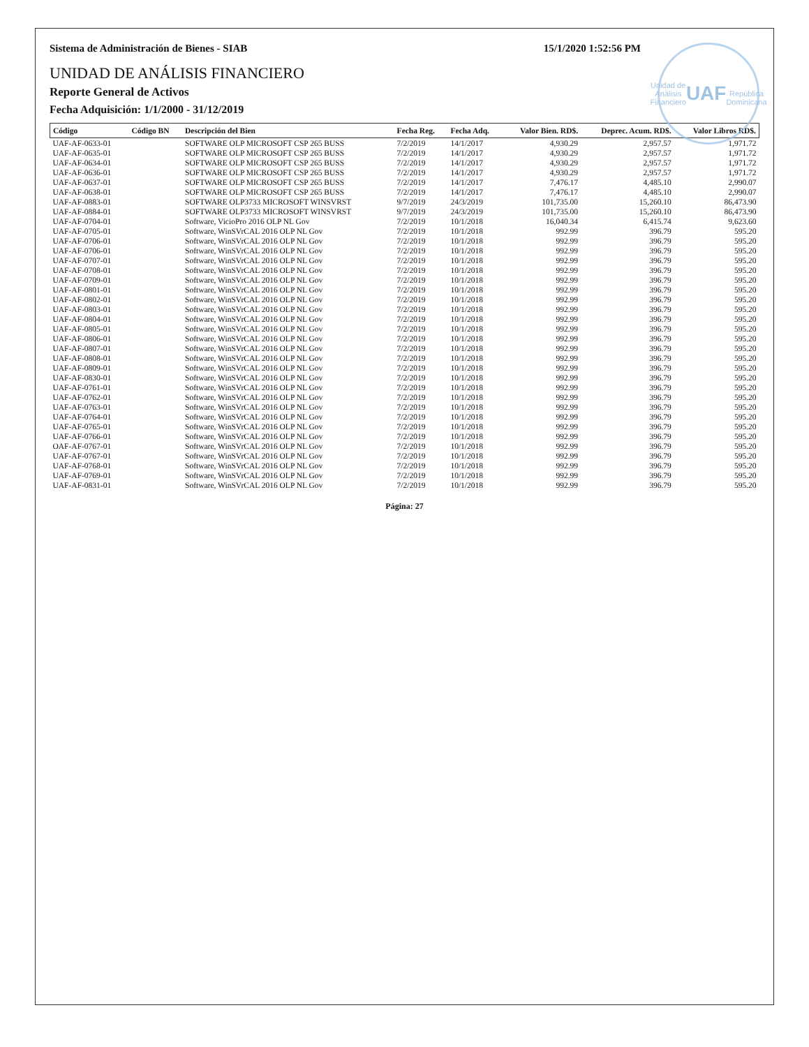Unidad de Análisis Financiero
UAF
República Dominicana
Sistema de Administración de Bienes - SIAB 15/1/2020 1:52:56 PM
UNIDAD DE ANÁLISIS FINANCIERO
Reporte General de Activos
Fecha Adquisición: 1/1/2000 - 31/12/2019
| Código | Código BN | Descripción del Bien | Fecha Reg. | Fecha Adq. | Valor Bien. RD$. | Deprec. Acum. RD$. | Valor Libros RD$. |
| --- | --- | --- | --- | --- | --- | --- | --- |
| UAF-AF-0633-01 | | SOFTWARE OLP MICROSOFT CSP 265 BUSS | 7/2/2019 | 14/1/2017 | 4,930.29 | 2,957.57 | 1,971.72 |
| UAF-AF-0635-01 | | SOFTWARE OLP MICROSOFT CSP 265 BUSS | 7/2/2019 | 14/1/2017 | 4,930.29 | 2,957.57 | 1,971.72 |
| UAF-AF-0634-01 | | SOFTWARE OLP MICROSOFT CSP 265 BUSS | 7/2/2019 | 14/1/2017 | 4,930.29 | 2,957.57 | 1,971.72 |
| UAF-AF-0636-01 | | SOFTWARE OLP MICROSOFT CSP 265 BUSS | 7/2/2019 | 14/1/2017 | 4,930.29 | 2,957.57 | 1,971.72 |
| UAF-AF-0637-01 | | SOFTWARE OLP MICROSOFT CSP 265 BUSS | 7/2/2019 | 14/1/2017 | 7,476.17 | 4,485.10 | 2,990.07 |
| UAF-AF-0638-01 | | SOFTWARE OLP MICROSOFT CSP 265 BUSS | 7/2/2019 | 14/1/2017 | 7,476.17 | 4,485.10 | 2,990.07 |
| UAF-AF-0883-01 | | SOFTWARE OLP3733 MICROSOFT WINSVRST | 9/7/2019 | 24/3/2019 | 101,735.00 | 15,260.10 | 86,473.90 |
| UAF-AF-0884-01 | | SOFTWARE OLP3733 MICROSOFT WINSVRST | 9/7/2019 | 24/3/2019 | 101,735.00 | 15,260.10 | 86,473.90 |
| UAF-AF-0704-01 | | Software, VicioPro 2016 OLP NL Gov | 7/2/2019 | 10/1/2018 | 16,040.34 | 6,415.74 | 9,623.60 |
| UAF-AF-0705-01 | | Software, WinSVrCAL 2016 OLP NL Gov | 7/2/2019 | 10/1/2018 | 992.99 | 396.79 | 595.20 |
| UAF-AF-0706-01 | | Software, WinSVrCAL 2016 OLP NL Gov | 7/2/2019 | 10/1/2018 | 992.99 | 396.79 | 595.20 |
| UAF-AF-0706-01 | | Software, WinSVrCAL 2016 OLP NL Gov | 7/2/2019 | 10/1/2018 | 992.99 | 396.79 | 595.20 |
| UAF-AF-0707-01 | | Software, WinSVrCAL 2016 OLP NL Gov | 7/2/2019 | 10/1/2018 | 992.99 | 396.79 | 595.20 |
| UAF-AF-0708-01 | | Software, WinSVrCAL 2016 OLP NL Gov | 7/2/2019 | 10/1/2018 | 992.99 | 396.79 | 595.20 |
| UAF-AF-0709-01 | | Software, WinSVrCAL 2016 OLP NL Gov | 7/2/2019 | 10/1/2018 | 992.99 | 396.79 | 595.20 |
| UAF-AF-0801-01 | | Software, WinSVrCAL 2016 OLP NL Gov | 7/2/2019 | 10/1/2018 | 992.99 | 396.79 | 595.20 |
| UAF-AF-0802-01 | | Software, WinSVrCAL 2016 OLP NL Gov | 7/2/2019 | 10/1/2018 | 992.99 | 396.79 | 595.20 |
| UAF-AF-0803-01 | | Software, WinSVrCAL 2016 OLP NL Gov | 7/2/2019 | 10/1/2018 | 992.99 | 396.79 | 595.20 |
| UAF-AF-0804-01 | | Software, WinSVrCAL 2016 OLP NL Gov | 7/2/2019 | 10/1/2018 | 992.99 | 396.79 | 595.20 |
| UAF-AF-0805-01 | | Software, WinSVrCAL 2016 OLP NL Gov | 7/2/2019 | 10/1/2018 | 992.99 | 396.79 | 595.20 |
| UAF-AF-0806-01 | | Software, WinSVrCAL 2016 OLP NL Gov | 7/2/2019 | 10/1/2018 | 992.99 | 396.79 | 595.20 |
| UAF-AF-0807-01 | | Software, WinSVrCAL 2016 OLP NL Gov | 7/2/2019 | 10/1/2018 | 992.99 | 396.79 | 595.20 |
| UAF-AF-0808-01 | | Software, WinSVrCAL 2016 OLP NL Gov | 7/2/2019 | 10/1/2018 | 992.99 | 396.79 | 595.20 |
| UAF-AF-0809-01 | | Software, WinSVrCAL 2016 OLP NL Gov | 7/2/2019 | 10/1/2018 | 992.99 | 396.79 | 595.20 |
| UAF-AF-0830-01 | | Software, WinSVrCAL 2016 OLP NL Gov | 7/2/2019 | 10/1/2018 | 992.99 | 396.79 | 595.20 |
| UAF-AF-0761-01 | | Software, WinSVrCAL 2016 OLP NL Gov | 7/2/2019 | 10/1/2018 | 992.99 | 396.79 | 595.20 |
| UAF-AF-0762-01 | | Software, WinSVrCAL 2016 OLP NL Gov | 7/2/2019 | 10/1/2018 | 992.99 | 396.79 | 595.20 |
| UAF-AF-0763-01 | | Software, WinSVrCAL 2016 OLP NL Gov | 7/2/2019 | 10/1/2018 | 992.99 | 396.79 | 595.20 |
| UAF-AF-0764-01 | | Software, WinSVrCAL 2016 OLP NL Gov | 7/2/2019 | 10/1/2018 | 992.99 | 396.79 | 595.20 |
| UAF-AF-0765-01 | | Software, WinSVrCAL 2016 OLP NL Gov | 7/2/2019 | 10/1/2018 | 992.99 | 396.79 | 595.20 |
| UAF-AF-0766-01 | | Software, WinSVrCAL 2016 OLP NL Gov | 7/2/2019 | 10/1/2018 | 992.99 | 396.79 | 595.20 |
| OAF-AF-0767-01 | | Software, WinSVrCAL 2016 OLP NL Gov | 7/2/2019 | 10/1/2018 | 992.99 | 396.79 | 595.20 |
| UAF-AF-0767-01 | | Software, WinSVrCAL 2016 OLP NL Gov | 7/2/2019 | 10/1/2018 | 992.99 | 396.79 | 595.20 |
| UAF-AF-0768-01 | | Software, WinSVrCAL 2016 OLP NL Gov | 7/2/2019 | 10/1/2018 | 992.99 | 396.79 | 595.20 |
| UAF-AF-0769-01 | | Software, WinSVrCAL 2016 OLP NL Gov | 7/2/2019 | 10/1/2018 | 992.99 | 396.79 | 595.20 |
| UAF-AF-0831-01 | | Software, WinSVrCAL 2016 OLP NL Gov | 7/2/2019 | 10/1/2018 | 992.99 | 396.79 | 595.20 |
Página: 27